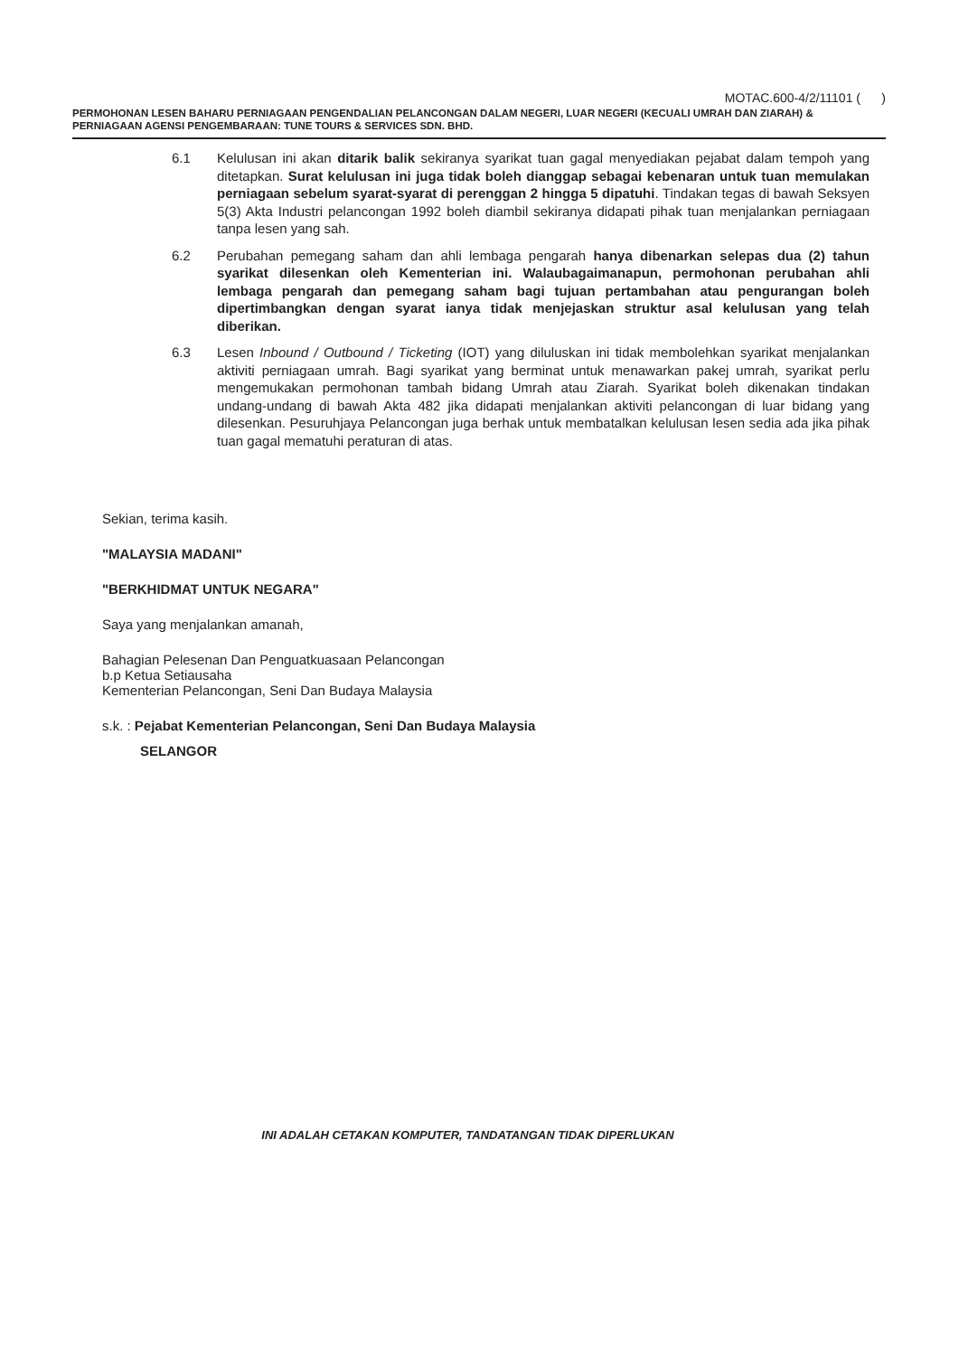MOTAC.600-4/2/11101 ( )
PERMOHONAN LESEN BAHARU PERNIAGAAN PENGENDALIAN PELANCONGAN DALAM NEGERI, LUAR NEGERI (KECUALI UMRAH DAN ZIARAH) & PERNIAGAAN AGENSI PENGEMBARAAN: TUNE TOURS & SERVICES SDN. BHD.
6.1 Kelulusan ini akan ditarik balik sekiranya syarikat tuan gagal menyediakan pejabat dalam tempoh yang ditetapkan. Surat kelulusan ini juga tidak boleh dianggap sebagai kebenaran untuk tuan memulakan perniagaan sebelum syarat-syarat di perenggan 2 hingga 5 dipatuhi. Tindakan tegas di bawah Seksyen 5(3) Akta Industri pelancongan 1992 boleh diambil sekiranya didapati pihak tuan menjalankan perniagaan tanpa lesen yang sah.
6.2 Perubahan pemegang saham dan ahli lembaga pengarah hanya dibenarkan selepas dua (2) tahun syarikat dilesenkan oleh Kementerian ini. Walaubagaimanapun, permohonan perubahan ahli lembaga pengarah dan pemegang saham bagi tujuan pertambahan atau pengurangan boleh dipertimbangkan dengan syarat ianya tidak menjejaskan struktur asal kelulusan yang telah diberikan.
6.3 Lesen Inbound / Outbound / Ticketing (IOT) yang diluluskan ini tidak membolehkan syarikat menjalankan aktiviti perniagaan umrah. Bagi syarikat yang berminat untuk menawarkan pakej umrah, syarikat perlu mengemukakan permohonan tambah bidang Umrah atau Ziarah. Syarikat boleh dikenakan tindakan undang-undang di bawah Akta 482 jika didapati menjalankan aktiviti pelancongan di luar bidang yang dilesenkan. Pesuruhjaya Pelancongan juga berhak untuk membatalkan kelulusan lesen sedia ada jika pihak tuan gagal mematuhi peraturan di atas.
Sekian, terima kasih.
"MALAYSIA MADANI"
"BERKHIDMAT UNTUK NEGARA"
Saya yang menjalankan amanah,
Bahagian Pelesenan Dan Penguatkuasaan Pelancongan
b.p Ketua Setiausaha
Kementerian Pelancongan, Seni Dan Budaya Malaysia
s.k. : Pejabat Kementerian Pelancongan, Seni Dan Budaya Malaysia
SELANGOR
INI ADALAH CETAKAN KOMPUTER, TANDATANGAN TIDAK DIPERLUKAN